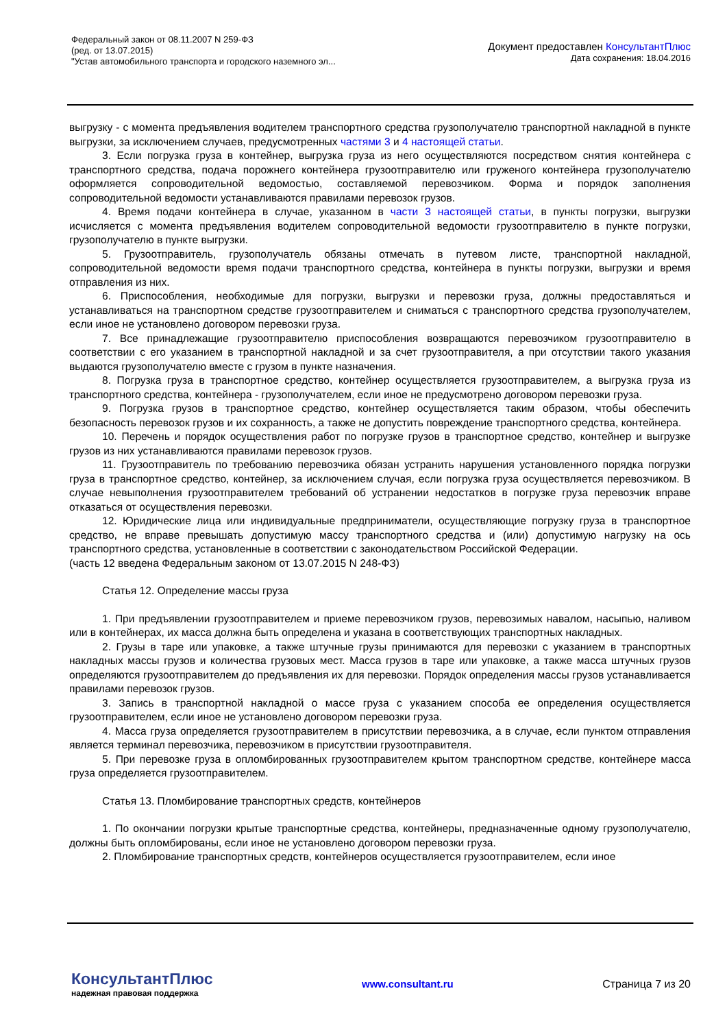Федеральный закон от 08.11.2007 N 259-ФЗ
(ред. от 13.07.2015)
"Устав автомобильного транспорта и городского наземного эл...
Документ предоставлен КонсультантПлюс
Дата сохранения: 18.04.2016
выгрузку - с момента предъявления водителем транспортного средства грузополучателю транспортной накладной в пункте выгрузки, за исключением случаев, предусмотренных частями 3 и 4 настоящей статьи.
3. Если погрузка груза в контейнер, выгрузка груза из него осуществляются посредством снятия контейнера с транспортного средства, подача порожнего контейнера грузоотправителю или груженого контейнера грузополучателю оформляется сопроводительной ведомостью, составляемой перевозчиком. Форма и порядок заполнения сопроводительной ведомости устанавливаются правилами перевозок грузов.
4. Время подачи контейнера в случае, указанном в части 3 настоящей статьи, в пункты погрузки, выгрузки исчисляется с момента предъявления водителем сопроводительной ведомости грузоотправителю в пункте погрузки, грузополучателю в пункте выгрузки.
5. Грузоотправитель, грузополучатель обязаны отмечать в путевом листе, транспортной накладной, сопроводительной ведомости время подачи транспортного средства, контейнера в пункты погрузки, выгрузки и время отправления из них.
6. Приспособления, необходимые для погрузки, выгрузки и перевозки груза, должны предоставляться и устанавливаться на транспортном средстве грузоотправителем и сниматься с транспортного средства грузополучателем, если иное не установлено договором перевозки груза.
7. Все принадлежащие грузоотправителю приспособления возвращаются перевозчиком грузоотправителю в соответствии с его указанием в транспортной накладной и за счет грузоотправителя, а при отсутствии такого указания выдаются грузополучателю вместе с грузом в пункте назначения.
8. Погрузка груза в транспортное средство, контейнер осуществляется грузоотправителем, а выгрузка груза из транспортного средства, контейнера - грузополучателем, если иное не предусмотрено договором перевозки груза.
9. Погрузка грузов в транспортное средство, контейнер осуществляется таким образом, чтобы обеспечить безопасность перевозок грузов и их сохранность, а также не допустить повреждение транспортного средства, контейнера.
10. Перечень и порядок осуществления работ по погрузке грузов в транспортное средство, контейнер и выгрузке грузов из них устанавливаются правилами перевозок грузов.
11. Грузоотправитель по требованию перевозчика обязан устранить нарушения установленного порядка погрузки груза в транспортное средство, контейнер, за исключением случая, если погрузка груза осуществляется перевозчиком. В случае невыполнения грузоотправителем требований об устранении недостатков в погрузке груза перевозчик вправе отказаться от осуществления перевозки.
12. Юридические лица или индивидуальные предприниматели, осуществляющие погрузку груза в транспортное средство, не вправе превышать допустимую массу транспортного средства и (или) допустимую нагрузку на ось транспортного средства, установленные в соответствии с законодательством Российской Федерации.
(часть 12 введена Федеральным законом от 13.07.2015 N 248-ФЗ)
Статья 12. Определение массы груза
1. При предъявлении грузоотправителем и приеме перевозчиком грузов, перевозимых навалом, насыпью, наливом или в контейнерах, их масса должна быть определена и указана в соответствующих транспортных накладных.
2. Грузы в таре или упаковке, а также штучные грузы принимаются для перевозки с указанием в транспортных накладных массы грузов и количества грузовых мест. Масса грузов в таре или упаковке, а также масса штучных грузов определяются грузоотправителем до предъявления их для перевозки. Порядок определения массы грузов устанавливается правилами перевозок грузов.
3. Запись в транспортной накладной о массе груза с указанием способа ее определения осуществляется грузоотправителем, если иное не установлено договором перевозки груза.
4. Масса груза определяется грузоотправителем в присутствии перевозчика, а в случае, если пунктом отправления является терминал перевозчика, перевозчиком в присутствии грузоотправителя.
5. При перевозке груза в опломбированных грузоотправителем крытом транспортном средстве, контейнере масса груза определяется грузоотправителем.
Статья 13. Пломбирование транспортных средств, контейнеров
1. По окончании погрузки крытые транспортные средства, контейнеры, предназначенные одному грузополучателю, должны быть опломбированы, если иное не установлено договором перевозки груза.
2. Пломбирование транспортных средств, контейнеров осуществляется грузоотправителем, если иное
КонсультантПлюс
надежная правовая поддержка
www.consultant.ru Страница 7 из 20